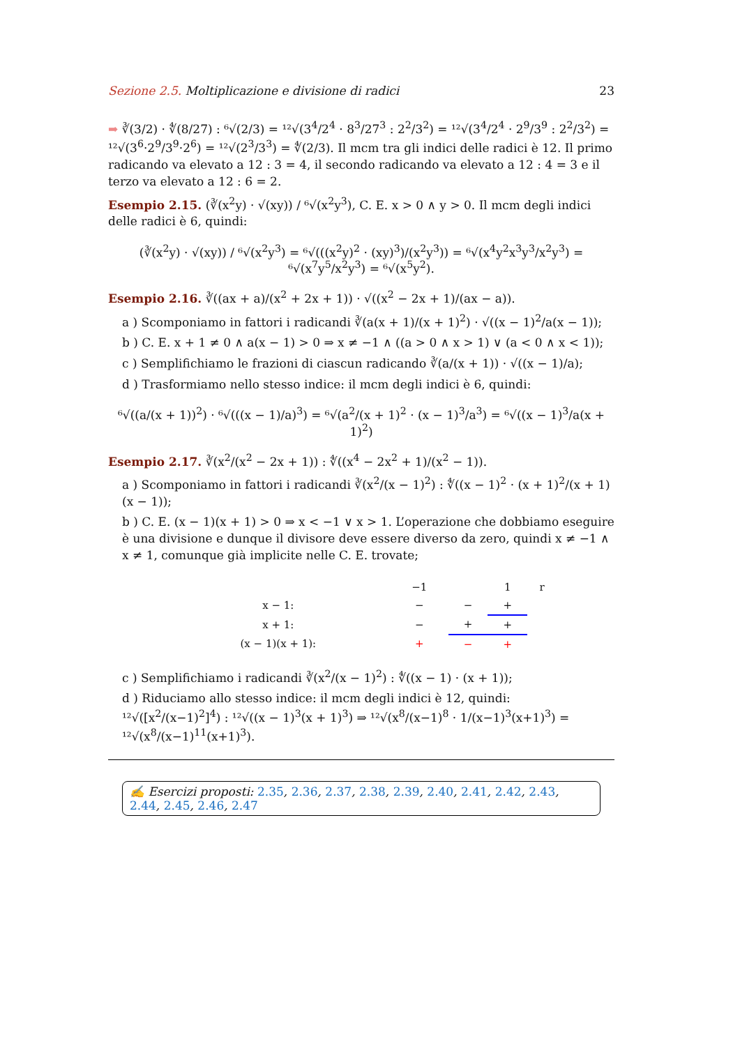Sezione 2.5. Moltiplicazione e divisione di radici 23
➡ ∛(3/2) · ∜(8/27) : ⁶√(2/3) = ¹²√(3<sup>4</sup>/2<sup>4</sup> · 8<sup>3</sup>/27<sup>3</sup> : 2<sup>2</sup>/3<sup>2</sup>) = ¹²√(3<sup>4</sup>/2<sup>4</sup> · 2<sup>9</sup>/3<sup>9</sup> : 2<sup>2</sup>/3<sup>2</sup>) = ¹²√(3<sup>6</sup>·2<sup>9</sup>/3<sup>9</sup>·2<sup>6</sup>) = ¹²√(2<sup>3</sup>/3<sup>3</sup>) = ∜(2/3). Il mcm tra gli indici delle radici è 12. Il primo radicando va elevato a 12 : 3 = 4, il secondo radicando va elevato a 12 : 4 = 3 e il terzo va elevato a 12 : 6 = 2.
Esempio 2.15. (∛(x<sup>2</sup>y) · √(xy)) / ⁶√(x<sup>2</sup>y<sup>3</sup>), C. E. x > 0 ∧ y > 0. Il mcm degli indici delle radici è 6, quindi:
(∛(x<sup>2</sup>y) · √(xy)) / ⁶√(x<sup>2</sup>y<sup>3</sup>) = ⁶√(((x<sup>2</sup>y)<sup>2</sup> · (xy)<sup>3</sup>)/(x<sup>2</sup>y<sup>3</sup>)) = ⁶√(x<sup>4</sup>y<sup>2</sup>x<sup>3</sup>y<sup>3</sup>/x<sup>2</sup>y<sup>3</sup>) = ⁶√(x<sup>7</sup>y<sup>5</sup>/x<sup>2</sup>y<sup>3</sup>) = ⁶√(x<sup>5</sup>y<sup>2</sup>).
Esempio 2.16. ∛((ax + a)/(x<sup>2</sup> + 2x + 1)) · √((x<sup>2</sup> − 2x + 1)/(ax − a)).
a ) Scomponiamo in fattori i radicandi ∛(a(x + 1)/(x + 1)<sup>2</sup>) · √((x − 1)<sup>2</sup>/a(x − 1));
b ) C. E. x + 1 ≠ 0 ∧ a(x − 1) > 0 ⇒ x ≠ −1 ∧ ((a > 0 ∧ x > 1) ∨ (a < 0 ∧ x < 1));
c ) Semplifichiamo le frazioni di ciascun radicando ∛(a/(x + 1)) · √((x − 1)/a);
d ) Trasformiamo nello stesso indice: il mcm degli indici è 6, quindi:
⁶√((a/(x + 1))<sup>2</sup>) · ⁶√(((x − 1)/a)<sup>3</sup>) = ⁶√(a<sup>2</sup>/(x + 1)<sup>2</sup> · (x − 1)<sup>3</sup>/a<sup>3</sup>) = ⁶√((x − 1)<sup>3</sup>/a(x + 1)<sup>2</sup>)
Esempio 2.17. ∛(x<sup>2</sup>/(x<sup>2</sup> − 2x + 1)) : ∜((x<sup>4</sup> − 2x<sup>2</sup> + 1)/(x<sup>2</sup> − 1)).
a ) Scomponiamo in fattori i radicandi ∛(x<sup>2</sup>/(x − 1)<sup>2</sup>) : ∜((x − 1)<sup>2</sup> · (x + 1)<sup>2</sup>/(x + 1)(x − 1));
b ) C. E. (x − 1)(x + 1) > 0 ⇒ x < −1 ∨ x > 1. L’operazione che dobbiamo eseguire è una divisione e dunque il divisore deve essere diverso da zero, quindi x ≠ −1 ∧ x ≠ 1, comunque già implicite nelle C. E. trovate;
| | −1 | | 1 | r |
| x − 1: | − | − | + | |
| x + 1: | − | + | + | |
| (x − 1)(x + 1): | + | − | + | |
c ) Semplifichiamo i radicandi ∛(x<sup>2</sup>/(x − 1)<sup>2</sup>) : ∜((x − 1) · (x + 1));
d ) Riduciamo allo stesso indice: il mcm degli indici è 12, quindi:
¹²√([x<sup>2</sup>/(x−1)<sup>2</sup>]<sup>4</sup>) : ¹²√((x − 1)<sup>3</sup>(x + 1)<sup>3</sup>) ⇒ ¹²√(x<sup>8</sup>/(x−1)<sup>8</sup> · 1/(x−1)<sup>3</sup>(x+1)<sup>3</sup>) = ¹²√(x<sup>8</sup>/(x−1)<sup>11</sup>(x+1)<sup>3</sup>).
✍ Esercizi proposti: 2.35, 2.36, 2.37, 2.38, 2.39, 2.40, 2.41, 2.42, 2.43, 2.44, 2.45, 2.46, 2.47